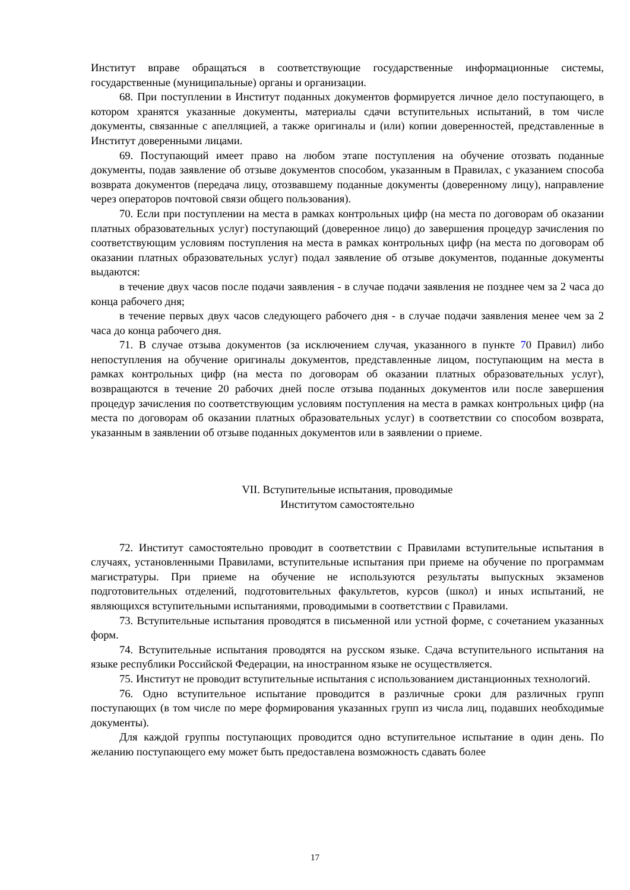Институт вправе обращаться в соответствующие государственные информационные системы, государственные (муниципальные) органы и организации.
68. При поступлении в Институт поданных документов формируется личное дело поступающего, в котором хранятся указанные документы, материалы сдачи вступительных испытаний, в том числе документы, связанные с апелляцией, а также оригиналы и (или) копии доверенностей, представленные в Институт доверенными лицами.
69. Поступающий имеет право на любом этапе поступления на обучение отозвать поданные документы, подав заявление об отзыве документов способом, указанным в Правилах, с указанием способа возврата документов (передача лицу, отозвавшему поданные документы (доверенному лицу), направление через операторов почтовой связи общего пользования).
70. Если при поступлении на места в рамках контрольных цифр (на места по договорам об оказании платных образовательных услуг) поступающий (доверенное лицо) до завершения процедур зачисления по соответствующим условиям поступления на места в рамках контрольных цифр (на места по договорам об оказании платных образовательных услуг) подал заявление об отзыве документов, поданные документы выдаются:
в течение двух часов после подачи заявления - в случае подачи заявления не позднее чем за 2 часа до конца рабочего дня;
в течение первых двух часов следующего рабочего дня - в случае подачи заявления менее чем за 2 часа до конца рабочего дня.
71. В случае отзыва документов (за исключением случая, указанного в пункте 70 Правил) либо непоступления на обучение оригиналы документов, представленные лицом, поступающим на места в рамках контрольных цифр (на места по договорам об оказании платных образовательных услуг), возвращаются в течение 20 рабочих дней после отзыва поданных документов или после завершения процедур зачисления по соответствующим условиям поступления на места в рамках контрольных цифр (на места по договорам об оказании платных образовательных услуг) в соответствии со способом возврата, указанным в заявлении об отзыве поданных документов или в заявлении о приеме.
VII. Вступительные испытания, проводимые
Институтом самостоятельно
72. Институт самостоятельно проводит в соответствии с Правилами вступительные испытания в случаях, установленными Правилами, вступительные испытания при приеме на обучение по программам магистратуры. При приеме на обучение не используются результаты выпускных экзаменов подготовительных отделений, подготовительных факультетов, курсов (школ) и иных испытаний, не являющихся вступительными испытаниями, проводимыми в соответствии с Правилами.
73. Вступительные испытания проводятся в письменной или устной форме, с сочетанием указанных форм.
74. Вступительные испытания проводятся на русском языке. Сдача вступительного испытания на языке республики Российской Федерации, на иностранном языке не осуществляется.
75. Институт не проводит вступительные испытания с использованием дистанционных технологий.
76. Одно вступительное испытание проводится в различные сроки для различных групп поступающих (в том числе по мере формирования указанных групп из числа лиц, подавших необходимые документы).
Для каждой группы поступающих проводится одно вступительное испытание в один день. По желанию поступающего ему может быть предоставлена возможность сдавать более
17